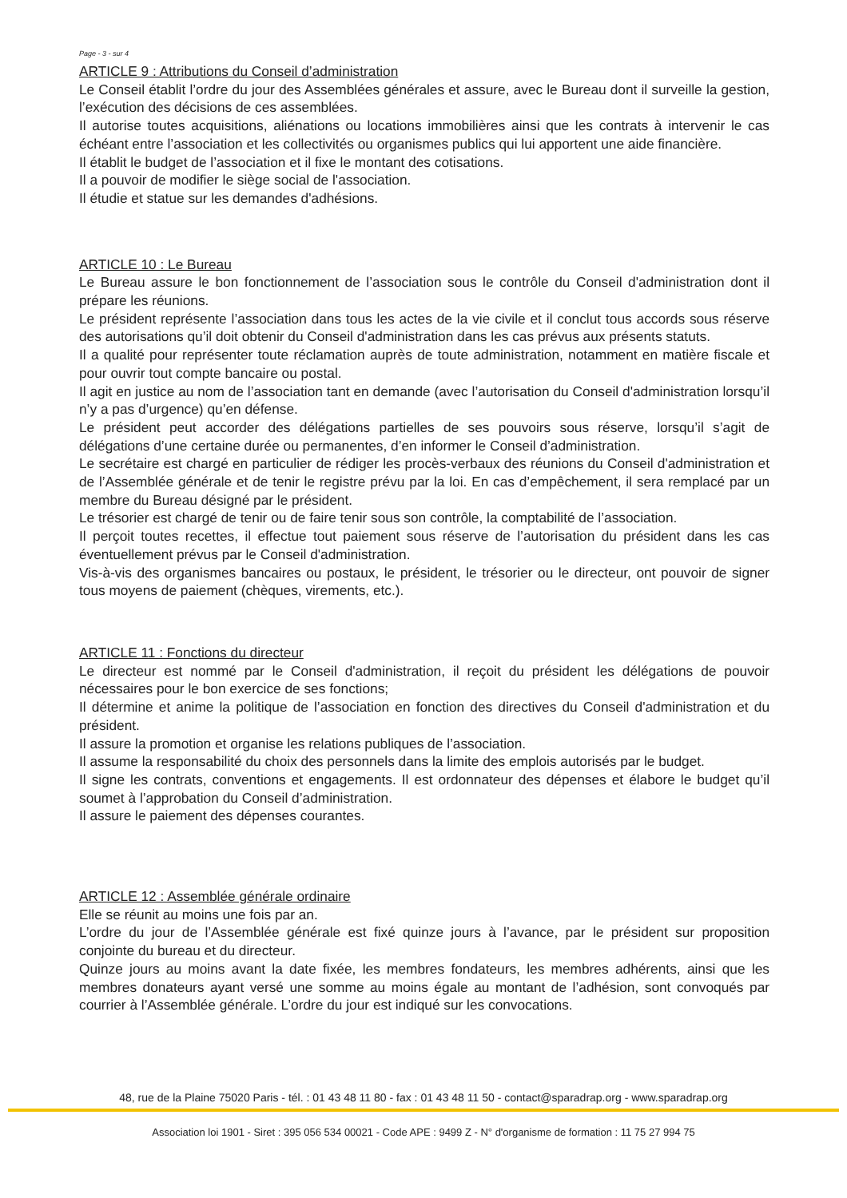Page - 3 - sur 4
ARTICLE 9 : Attributions du Conseil d’administration
Le Conseil établit l’ordre du jour des Assemblées générales et assure, avec le Bureau dont il surveille la gestion, l’exécution des décisions de ces assemblées.
Il autorise toutes acquisitions, aliénations ou locations immobilières ainsi que les contrats à intervenir le cas échéant entre l’association et les collectivités ou organismes publics qui lui apportent une aide financière.
Il établit le budget de l’association et il fixe le montant des cotisations.
Il a pouvoir de modifier le siège social de l'association.
Il étudie et statue sur les demandes d'adhésions.
ARTICLE 10 : Le Bureau
Le Bureau assure le bon fonctionnement de l’association sous le contrôle du Conseil d'administration dont il prépare les réunions.
Le président représente l’association dans tous les actes de la vie civile et il conclut tous accords sous réserve des autorisations qu’il doit obtenir du Conseil d'administration dans les cas prévus aux présents statuts.
Il a qualité pour représenter toute réclamation auprès de toute administration, notamment en matière fiscale et pour ouvrir tout compte bancaire ou postal.
Il agit en justice au nom de l’association tant en demande (avec l’autorisation du Conseil d'administration lorsqu’il n’y a pas d’urgence) qu’en défense.
Le président peut accorder des délégations partielles de ses pouvoirs sous réserve, lorsqu’il s’agit de délégations d’une certaine durée ou permanentes, d’en informer le Conseil d’administration.
Le secrétaire est chargé en particulier de rédiger les procès-verbaux des réunions du Conseil d'administration et de l’Assemblée générale et de tenir le registre prévu par la loi. En cas d’empêchement, il sera remplacé par un membre du Bureau désigné par le président.
Le trésorier est chargé de tenir ou de faire tenir sous son contrôle, la comptabilité de l’association.
Il perçoit toutes recettes, il effectue tout paiement sous réserve de l’autorisation du président dans les cas éventuellement prévus par le Conseil d'administration.
Vis-à-vis des organismes bancaires ou postaux, le président, le trésorier ou le directeur, ont pouvoir de signer tous moyens de paiement (chèques, virements, etc.).
ARTICLE 11 : Fonctions du directeur
Le directeur est nommé par le Conseil d'administration, il reçoit du président les délégations de pouvoir nécessaires pour le bon exercice de ses fonctions;
Il détermine et anime la politique de l’association en fonction des directives du Conseil d'administration et du président.
Il assure la promotion et organise les relations publiques de l’association.
Il assume la responsabilité du choix des personnels dans la limite des emplois autorisés par le budget.
Il signe les contrats, conventions et engagements. Il est ordonnateur des dépenses et élabore le budget qu’il soumet à l’approbation du Conseil d’administration.
Il assure le paiement des dépenses courantes.
ARTICLE 12 : Assemblée générale ordinaire
Elle se réunit au moins une fois par an.
L’ordre du jour de l’Assemblée générale est fixé quinze jours à l’avance, par le président sur proposition conjointe du bureau et du directeur.
Quinze jours au moins avant la date fixée, les membres fondateurs, les membres adhérents, ainsi que les membres donateurs ayant versé une somme au moins égale au montant de l’adhésion, sont convoqués par courrier à l’Assemblée générale. L’ordre du jour est indiqué sur les convocations.
48, rue de la Plaine 75020 Paris - tél. : 01 43 48 11 80 - fax : 01 43 48 11 50 - contact@sparadrap.org - www.sparadrap.org
Association loi 1901 - Siret : 395 056 534 00021 - Code APE : 9499 Z - N° d'organisme de formation : 11 75 27 994 75